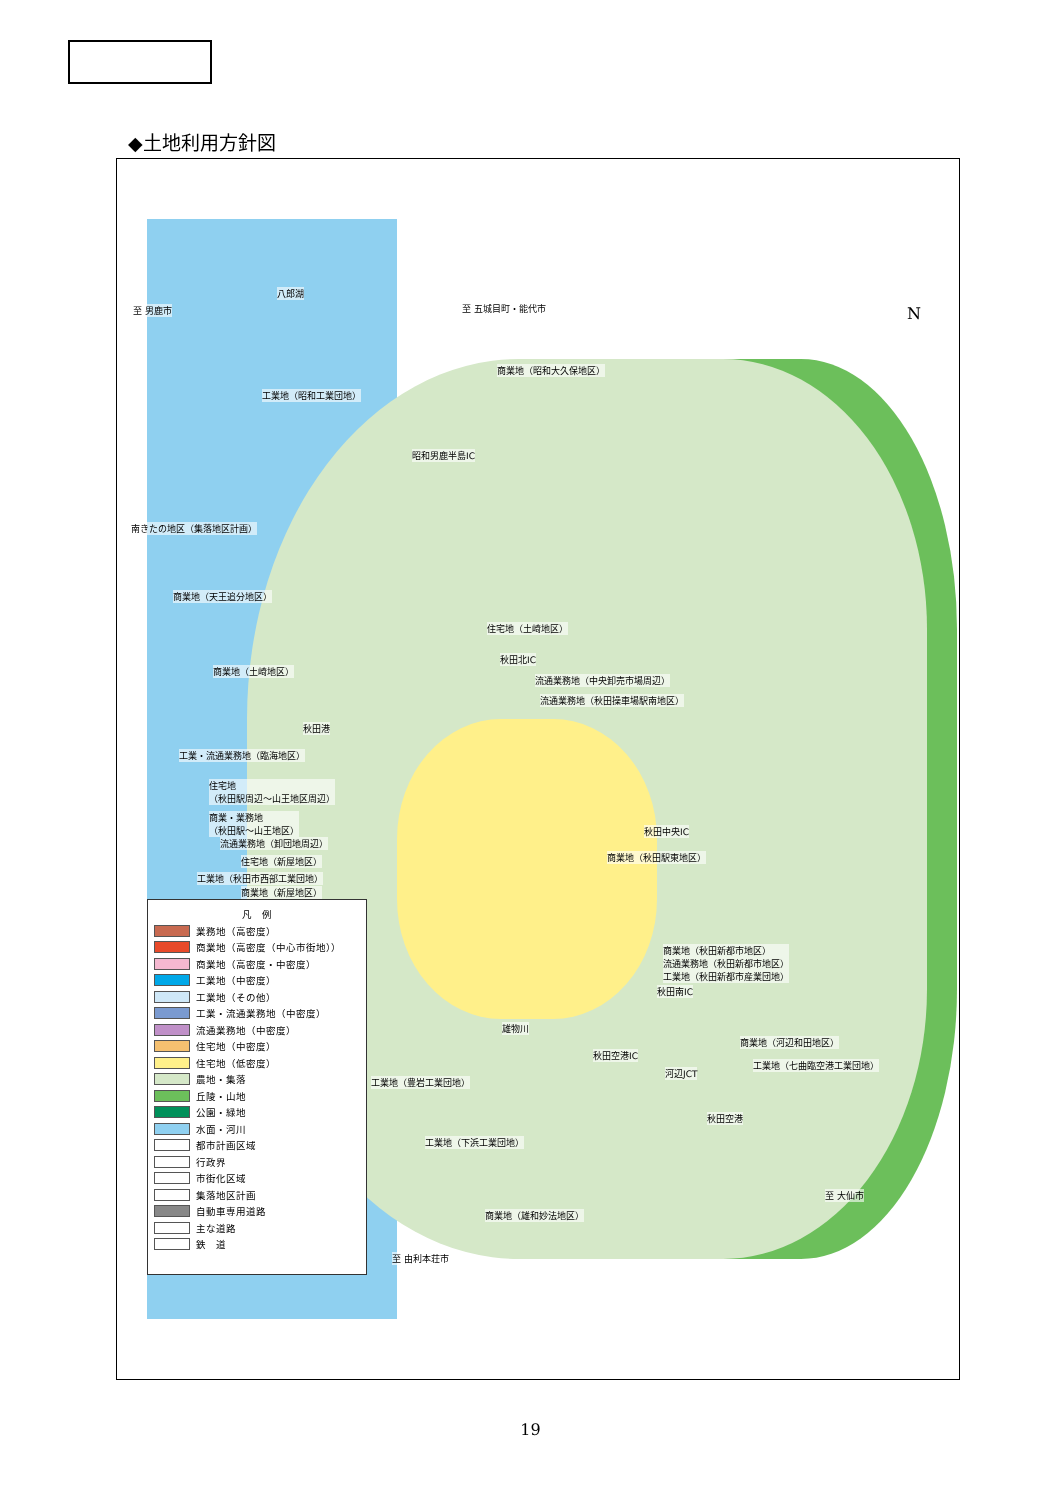◆土地利用方針図
N
八郎湖
至 男鹿市 至 五城目町・能代市
商業地（昭和大久保地区）
工業地（昭和工業団地）
昭和男鹿半島IC
南きたの地区（集落地区計画）
商業地（天王追分地区）
住宅地（土崎地区）
秋田北IC
商業地（土崎地区）
流通業務地（中央卸売市場周辺）
流通業務地（秋田操車場駅南地区）
秋田港
工業・流通業務地（臨海地区）
住宅地
（秋田駅周辺～山王地区周辺）
商業・業務地
（秋田駅～山王地区）
流通業務地（卸団地周辺）
住宅地（新屋地区）
工業地（秋田市西部工業団地）
商業地（新屋地区）
秋田中央IC
商業地（秋田駅東地区）
商業地（秋田新都市地区）
流通業務地（秋田新都市地区）
工業地（秋田新都市産業団地）
秋田南IC
商業地（河辺和田地区）
秋田空港IC
河辺JCT
工業地（七曲臨空港工業団地）
雄物川
工業地（豊岩工業団地）
秋田空港
工業地（下浜工業団地）
至 大仙市
商業地（雄和妙法地区）
至 由利本荘市
凡　例
業務地（高密度）
商業地（高密度（中心市街地））
商業地（高密度・中密度）
工業地（中密度）
工業地（その他）
工業・流通業務地（中密度）
流通業務地（中密度）
住宅地（中密度）
住宅地（低密度）
農地・集落
丘陵・山地
公園・緑地
水面・河川
都市計画区域
行政界
市街化区域
集落地区計画
自動車専用道路
主な道路
鉄　道
19